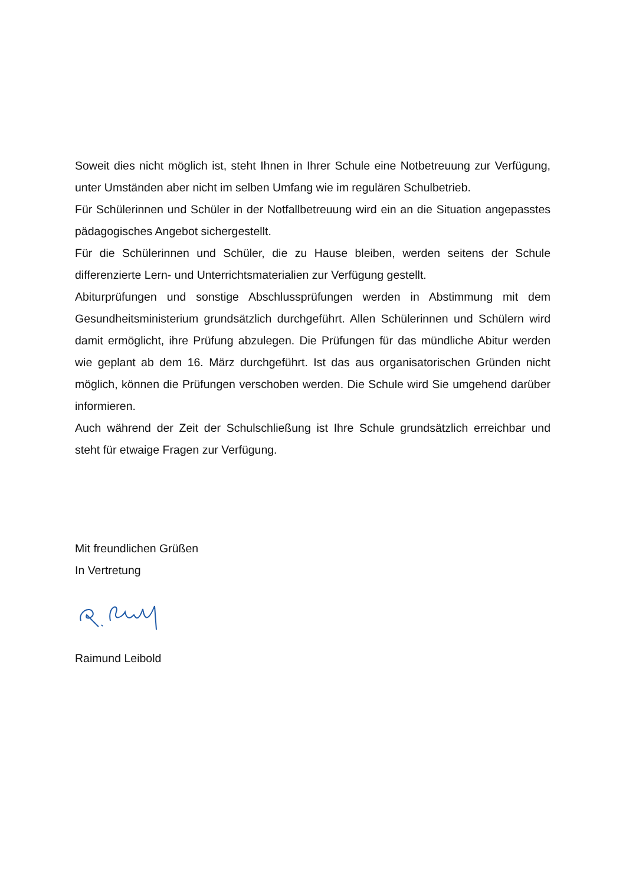Soweit dies nicht möglich ist, steht Ihnen in Ihrer Schule eine Notbetreuung zur Verfügung, unter Umständen aber nicht im selben Umfang wie im regulären Schulbetrieb.
Für Schülerinnen und Schüler in der Notfallbetreuung wird ein an die Situation angepasstes pädagogisches Angebot sichergestellt.
Für die Schülerinnen und Schüler, die zu Hause bleiben, werden seitens der Schule differenzierte Lern- und Unterrichtsmaterialien zur Verfügung gestellt.
Abiturprüfungen und sonstige Abschlussprüfungen werden in Abstimmung mit dem Gesundheitsministerium grundsätzlich durchgeführt. Allen Schülerinnen und Schülern wird damit ermöglicht, ihre Prüfung abzulegen. Die Prüfungen für das mündliche Abitur werden wie geplant ab dem 16. März durchgeführt. Ist das aus organisatorischen Gründen nicht möglich, können die Prüfungen verschoben werden. Die Schule wird Sie umgehend darüber informieren.
Auch während der Zeit der Schulschließung ist Ihre Schule grundsätzlich erreichbar und steht für etwaige Fragen zur Verfügung.
Mit freundlichen Grüßen
In Vertretung
Raimund Leibold